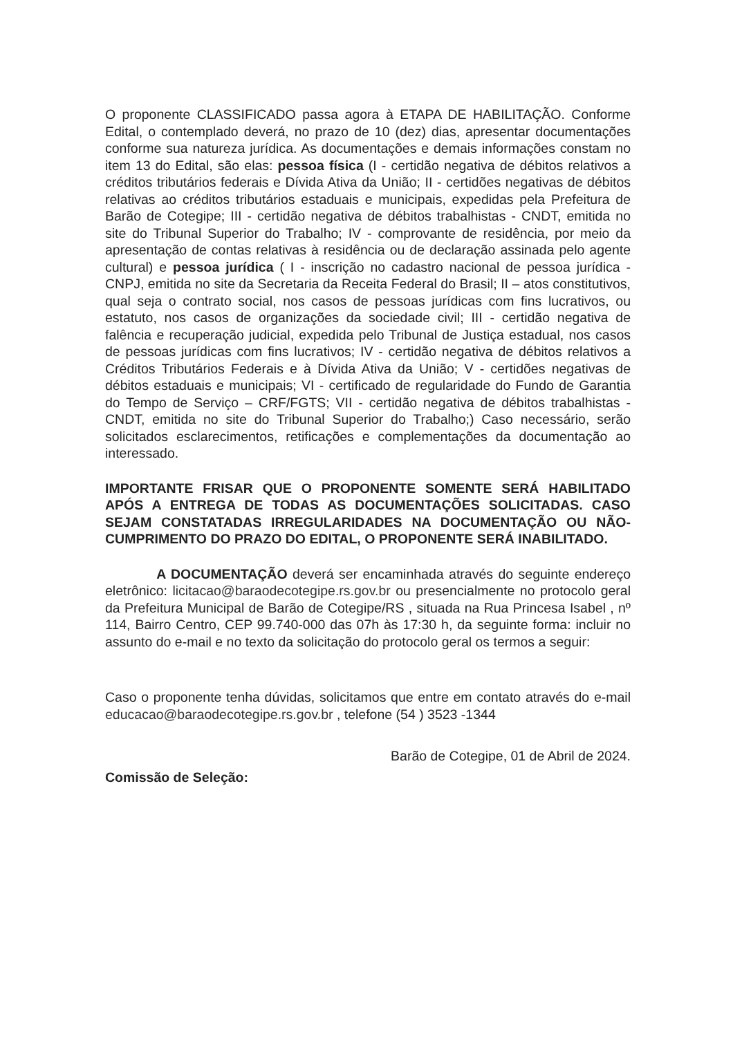O proponente CLASSIFICADO passa agora à ETAPA DE HABILITAÇÃO. Conforme Edital, o contemplado deverá, no prazo de 10 (dez) dias, apresentar documentações conforme sua natureza jurídica. As documentações e demais informações constam no item 13 do Edital, são elas: pessoa física (I - certidão negativa de débitos relativos a créditos tributários federais e Dívida Ativa da União; II - certidões negativas de débitos relativas ao créditos tributários estaduais e municipais, expedidas pela Prefeitura de Barão de Cotegipe; III - certidão negativa de débitos trabalhistas - CNDT, emitida no site do Tribunal Superior do Trabalho; IV - comprovante de residência, por meio da apresentação de contas relativas à residência ou de declaração assinada pelo agente cultural) e pessoa jurídica ( I - inscrição no cadastro nacional de pessoa jurídica - CNPJ, emitida no site da Secretaria da Receita Federal do Brasil; II – atos constitutivos, qual seja o contrato social, nos casos de pessoas jurídicas com fins lucrativos, ou estatuto, nos casos de organizações da sociedade civil; III - certidão negativa de falência e recuperação judicial, expedida pelo Tribunal de Justiça estadual, nos casos de pessoas jurídicas com fins lucrativos; IV - certidão negativa de débitos relativos a Créditos Tributários Federais e à Dívida Ativa da União; V - certidões negativas de débitos estaduais e municipais; VI - certificado de regularidade do Fundo de Garantia do Tempo de Serviço – CRF/FGTS; VII - certidão negativa de débitos trabalhistas - CNDT, emitida no site do Tribunal Superior do Trabalho;) Caso necessário, serão solicitados esclarecimentos, retificações e complementações da documentação ao interessado.
IMPORTANTE FRISAR QUE O PROPONENTE SOMENTE SERÁ HABILITADO APÓS A ENTREGA DE TODAS AS DOCUMENTAÇÕES SOLICITADAS. CASO SEJAM CONSTATADAS IRREGULARIDADES NA DOCUMENTAÇÃO OU NÃO-CUMPRIMENTO DO PRAZO DO EDITAL, O PROPONENTE SERÁ INABILITADO.
A DOCUMENTAÇÃO deverá ser encaminhada através do seguinte endereço eletrônico: licitacao@baraodecotegipe.rs.gov.br ou presencialmente no protocolo geral da Prefeitura Municipal de Barão de Cotegipe/RS , situada na Rua Princesa Isabel , nº 114, Bairro Centro, CEP 99.740-000 das 07h às 17:30 h, da seguinte forma: incluir no assunto do e-mail e no texto da solicitação do protocolo geral os termos a seguir:
Caso o proponente tenha dúvidas, solicitamos que entre em contato através do e-mail educacao@baraodecotegipe.rs.gov.br , telefone (54 ) 3523 -1344
Barão de Cotegipe, 01 de Abril de 2024.
Comissão de Seleção: